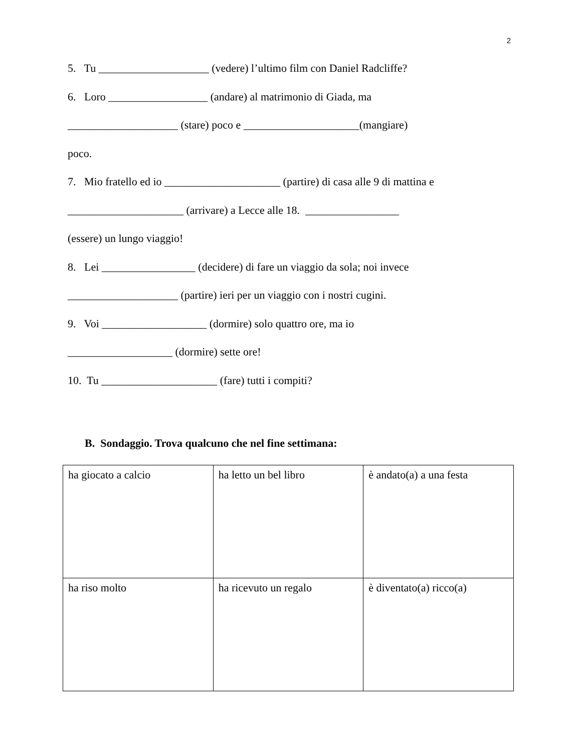2
5. Tu ____________________ (vedere) l’ultimo film con Daniel Radcliffe?
6. Loro __________________ (andare) al matrimonio di Giada, ma
____________________ (stare) poco e _____________________(mangiare)
poco.
7. Mio fratello ed io _____________________ (partire) di casa alle 9 di mattina e
_____________________ (arrivare) a Lecce alle 18. _________________
(essere) un lungo viaggio!
8. Lei _________________ (decidere) di fare un viaggio da sola; noi invece
____________________ (partire) ieri per un viaggio con i nostri cugini.
9. Voi ___________________ (dormire) solo quattro ore, ma io
___________________ (dormire) sette ore!
10. Tu _____________________ (fare) tutti i compiti?
B. Sondaggio. Trova qualcuno che nel fine settimana:
| ha giocato a calcio | ha letto un bel libro | è andato(a) a una festa |
| ha riso molto | ha ricevuto un regalo | è diventato(a) ricco(a) |